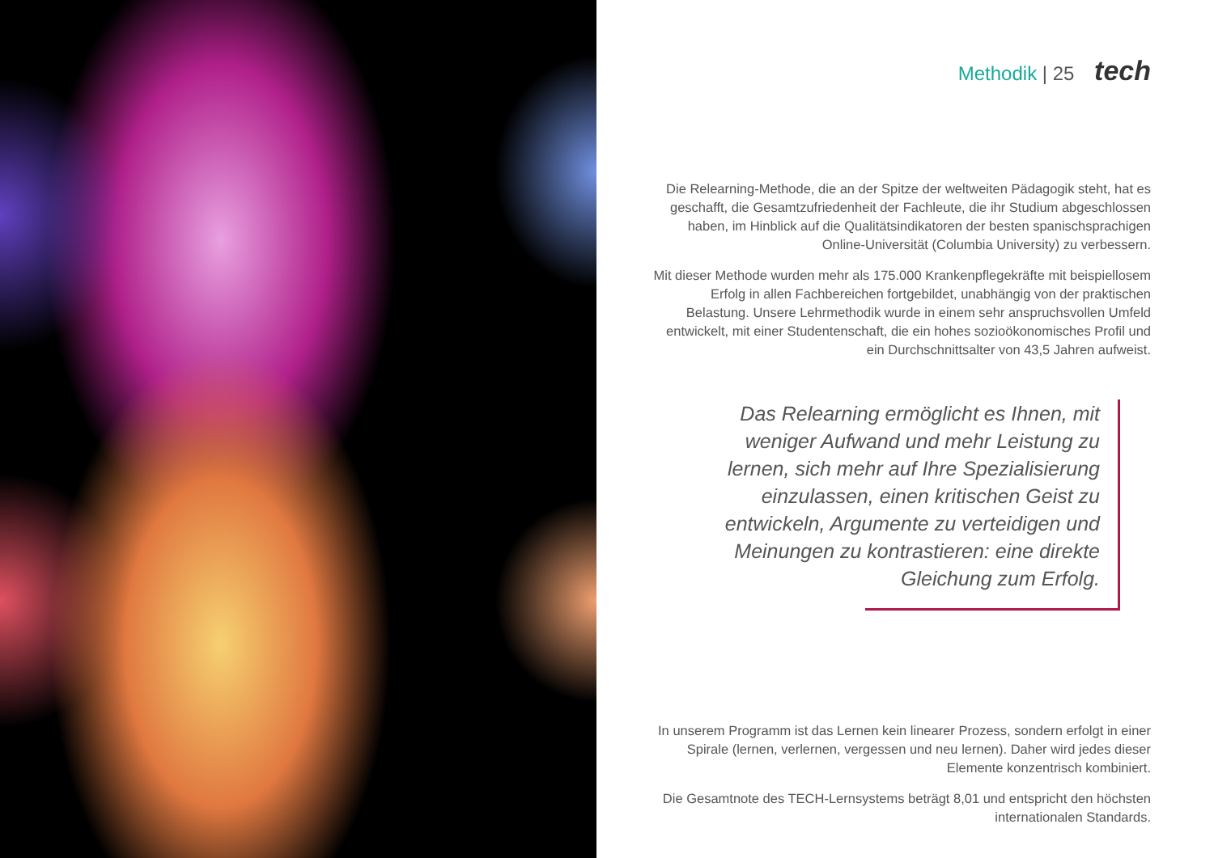Methodik | 25 tech
Die Relearning-Methode, die an der Spitze der weltweiten Pädagogik steht, hat es geschafft, die Gesamtzufriedenheit der Fachleute, die ihr Studium abgeschlossen haben, im Hinblick auf die Qualitätsindikatoren der besten spanischsprachigen Online-Universität (Columbia University) zu verbessern.
Mit dieser Methode wurden mehr als 175.000 Krankenpflegekräfte mit beispiellosem Erfolg in allen Fachbereichen fortgebildet, unabhängig von der praktischen Belastung. Unsere Lehrmethodik wurde in einem sehr anspruchsvollen Umfeld entwickelt, mit einer Studentenschaft, die ein hohes sozioökonomisches Profil und ein Durchschnittsalter von 43,5 Jahren aufweist.
Das Relearning ermöglicht es Ihnen, mit weniger Aufwand und mehr Leistung zu lernen, sich mehr auf Ihre Spezialisierung einzulassen, einen kritischen Geist zu entwickeln, Argumente zu verteidigen und Meinungen zu kontrastieren: eine direkte Gleichung zum Erfolg.
In unserem Programm ist das Lernen kein linearer Prozess, sondern erfolgt in einer Spirale (lernen, verlernen, vergessen und neu lernen). Daher wird jedes dieser Elemente konzentrisch kombiniert.
Die Gesamtnote des TECH-Lernsystems beträgt 8,01 und entspricht den höchsten internationalen Standards.